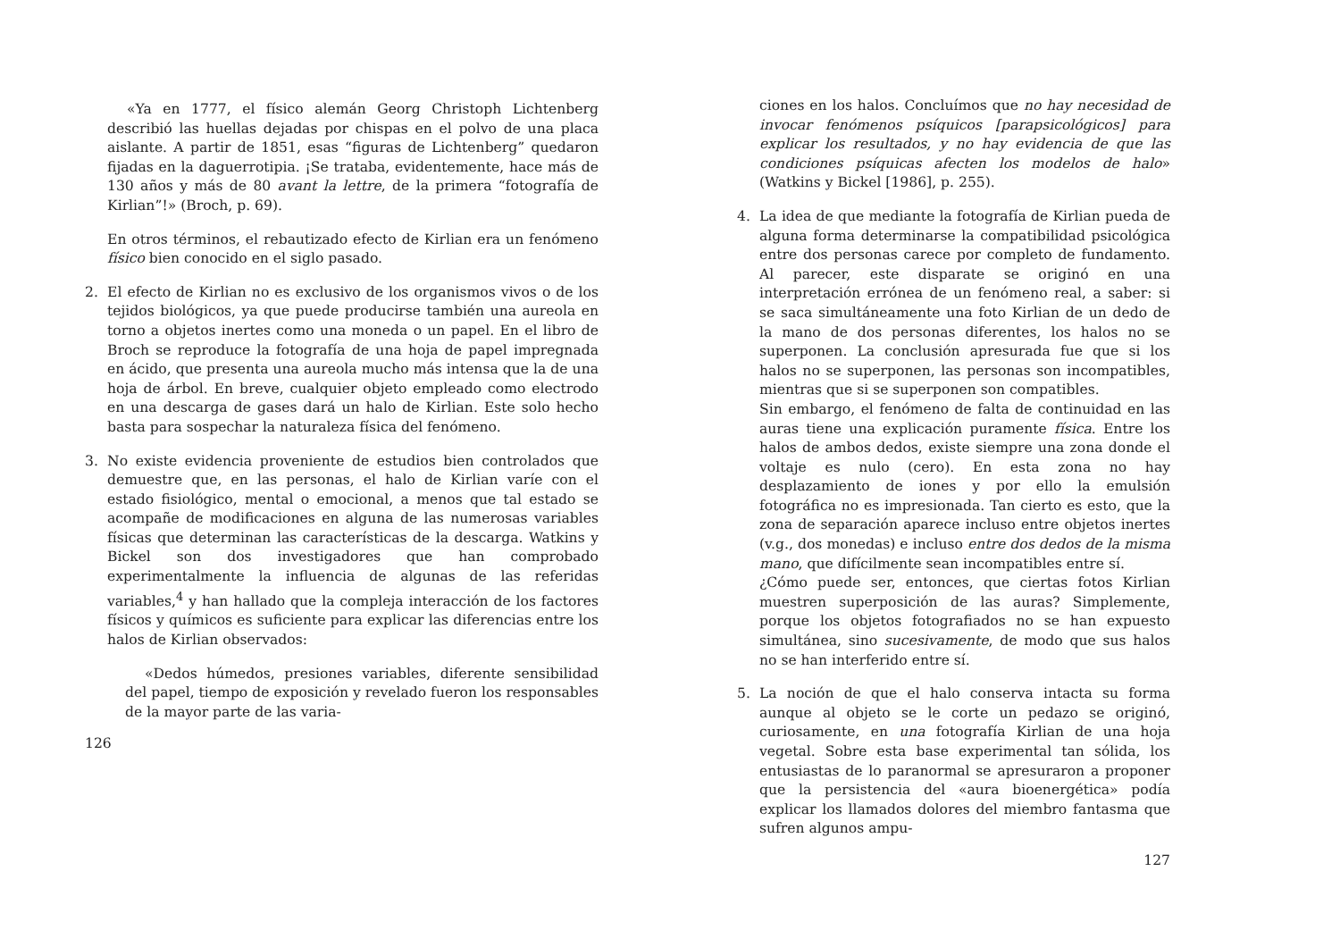«Ya en 1777, el físico alemán Georg Christoph Lichtenberg describió las huellas dejadas por chispas en el polvo de una placa aislante. A partir de 1851, esas “figuras de Lichtenberg” quedaron fijadas en la daguerrotipia. ¡Se trataba, evidentemente, hace más de 130 años y más de 80 avant la lettre, de la primera “fotografía de Kirlian”!» (Broch, p. 69).
En otros términos, el rebautizado efecto de Kirlian era un fenómeno físico bien conocido en el siglo pasado.
2. El efecto de Kirlian no es exclusivo de los organismos vivos o de los tejidos biológicos, ya que puede producirse también una aureola en torno a objetos inertes como una moneda o un papel. En el libro de Broch se reproduce la fotografía de una hoja de papel impregnada en ácido, que presenta una aureola mucho más intensa que la de una hoja de árbol. En breve, cualquier objeto empleado como electrodo en una descarga de gases dará un halo de Kirlian. Este solo hecho basta para sospechar la naturaleza física del fenómeno.
3. No existe evidencia proveniente de estudios bien controlados que demuestre que, en las personas, el halo de Kirlian varíe con el estado fisiológico, mental o emocional, a menos que tal estado se acompañe de modificaciones en alguna de las numerosas variables físicas que determinan las características de la descarga. Watkins y Bickel son dos investigadores que han comprobado experimentalmente la influencia de algunas de las referidas variables,<sup>4</sup> y han hallado que la compleja interacción de los factores físicos y químicos es suficiente para explicar las diferencias entre los halos de Kirlian observados:
«Dedos húmedos, presiones variables, diferente sensibilidad del papel, tiempo de exposición y revelado fueron los responsables de la mayor parte de las varia-
126
ciones en los halos. Concluímos que no hay necesidad de invocar fenómenos psíquicos [parapsicológicos] para explicar los resultados, y no hay evidencia de que las condiciones psíquicas afecten los modelos de halo» (Watkins y Bickel [1986], p. 255).
4. La idea de que mediante la fotografía de Kirlian pueda de alguna forma determinarse la compatibilidad psicológica entre dos personas carece por completo de fundamento. Al parecer, este disparate se originó en una interpretación errónea de un fenómeno real, a saber: si se saca simultáneamente una foto Kirlian de un dedo de la mano de dos personas diferentes, los halos no se superponen. La conclusión apresurada fue que si los halos no se superponen, las personas son incompatibles, mientras que si se superponen son compatibles.
Sin embargo, el fenómeno de falta de continuidad en las auras tiene una explicación puramente física. Entre los halos de ambos dedos, existe siempre una zona donde el voltaje es nulo (cero). En esta zona no hay desplazamiento de iones y por ello la emulsión fotográfica no es impresionada. Tan cierto es esto, que la zona de separación aparece incluso entre objetos inertes (v.g., dos monedas) e incluso entre dos dedos de la misma mano, que difícilmente sean incompatibles entre sí.
¿Cómo puede ser, entonces, que ciertas fotos Kirlian muestren superposición de las auras? Simplemente, porque los objetos fotografiados no se han expuesto simultánea, sino sucesivamente, de modo que sus halos no se han interferido entre sí.
5. La noción de que el halo conserva intacta su forma aunque al objeto se le corte un pedazo se originó, curiosamente, en una fotografía Kirlian de una hoja vegetal. Sobre esta base experimental tan sólida, los entusiastas de lo paranormal se apresuraron a proponer que la persistencia del «aura bioenergética» podía explicar los llamados dolores del miembro fantasma que sufren algunos ampu-
127